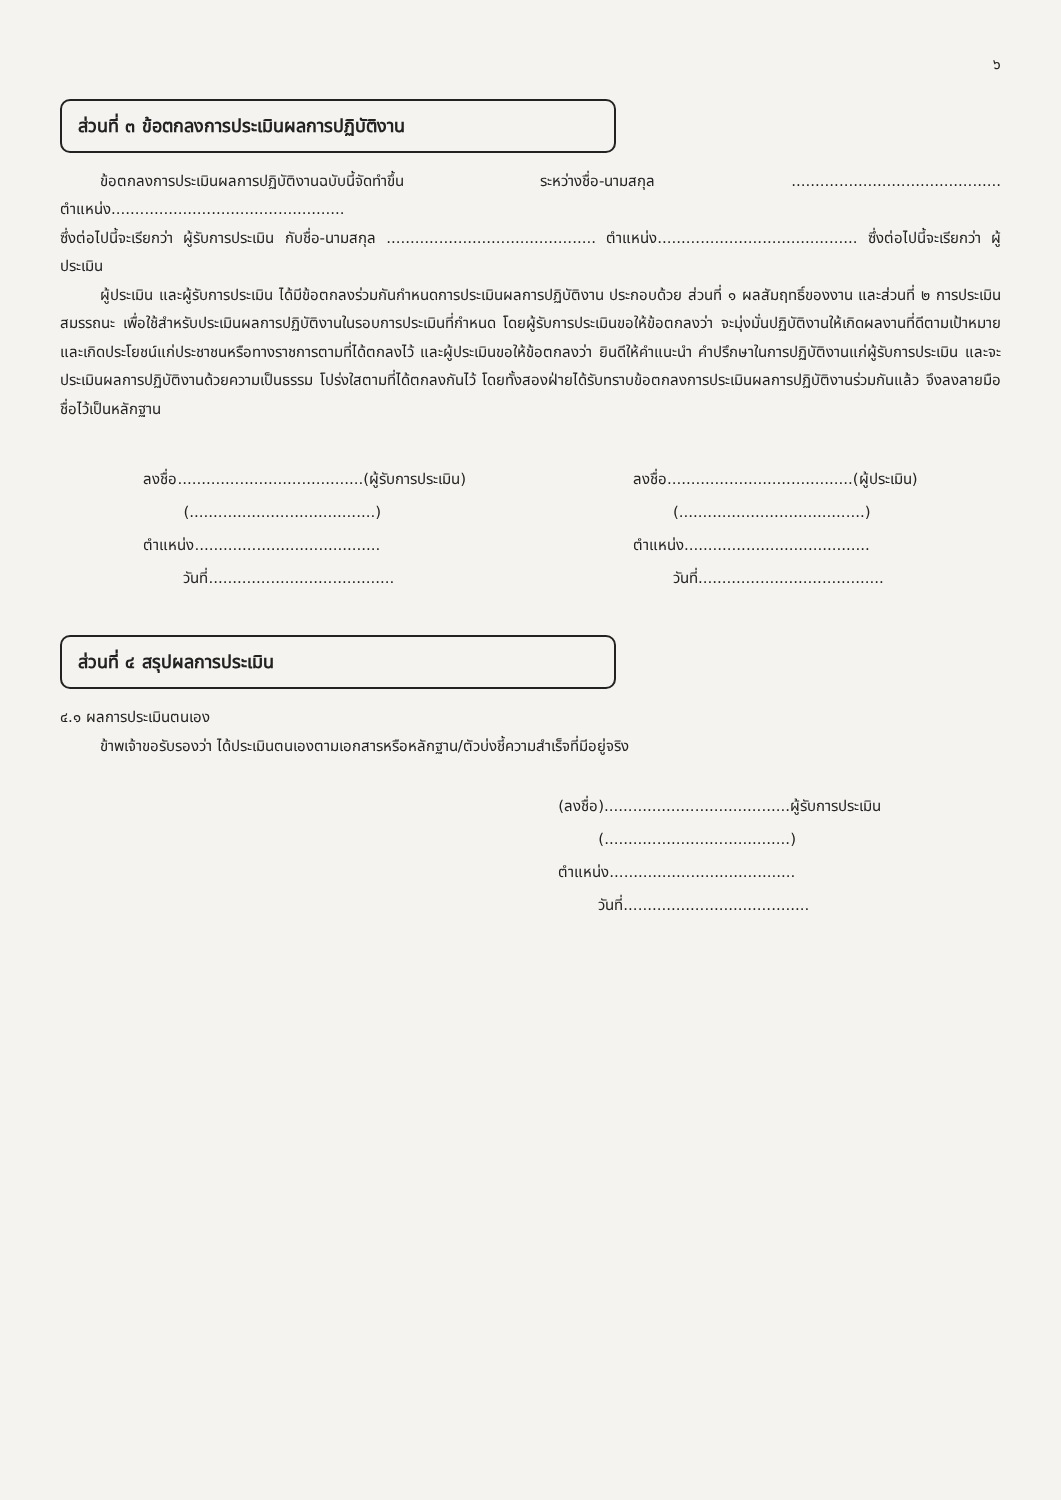๖
ส่วนที่ ๓ ข้อตกลงการประเมินผลการปฏิบัติงาน
ข้อตกลงการประเมินผลการปฏิบัติงานฉบับนี้จัดทำขึ้น ระหว่างชื่อ-นามสกุล ............................................ ตำแหน่ง.................................................
ซึ่งต่อไปนี้จะเรียกว่า ผู้รับการประเมิน กับชื่อ-นามสกุล ............................................ ตำแหน่ง.......................................... ซึ่งต่อไปนี้จะเรียกว่า ผู้ประเมิน
ผู้ประเมิน และผู้รับการประเมิน ได้มีข้อตกลงร่วมกันกำหนดการประเมินผลการปฏิบัติงาน ประกอบด้วย ส่วนที่ ๑ ผลสัมฤทธิ์ของงาน และส่วนที่ ๒ การประเมินสมรรถนะ เพื่อใช้สำหรับประเมินผลการปฏิบัติงานในรอบการประเมินที่กำหนด โดยผู้รับการประเมินขอให้ข้อตกลงว่า จะมุ่งมั่นปฏิบัติงานให้เกิดผลงานที่ดีตามเป้าหมาย และเกิดประโยชน์แก่ประชาชนหรือทางราชการตามที่ได้ตกลงไว้ และผู้ประเมินขอให้ข้อตกลงว่า ยินดีให้คำแนะนำ คำปรึกษาในการปฏิบัติงานแก่ผู้รับการประเมิน และจะประเมินผลการปฏิบัติงานด้วยความเป็นธรรม โปร่งใสตามที่ได้ตกลงกันไว้ โดยทั้งสองฝ่ายได้รับทราบข้อตกลงการประเมินผลการปฏิบัติงานร่วมกันแล้ว จึงลงลายมือชื่อไว้เป็นหลักฐาน
ลงชื่อ.......................................(ผู้รับการประเมิน)
(.......................................)
ตำแหน่ง.......................................
วันที่.......................................
ลงชื่อ.......................................(ผู้ประเมิน)
(.......................................)
ตำแหน่ง.......................................
วันที่.......................................
ส่วนที่ ๔ สรุปผลการประเมิน
๔.๑ ผลการประเมินตนเอง
ข้าพเจ้าขอรับรองว่า ได้ประเมินตนเองตามเอกสารหรือหลักฐาน/ตัวบ่งชี้ความสำเร็จที่มีอยู่จริง
(ลงชื่อ).......................................ผู้รับการประเมิน
(.......................................)
ตำแหน่ง.......................................
วันที่.......................................